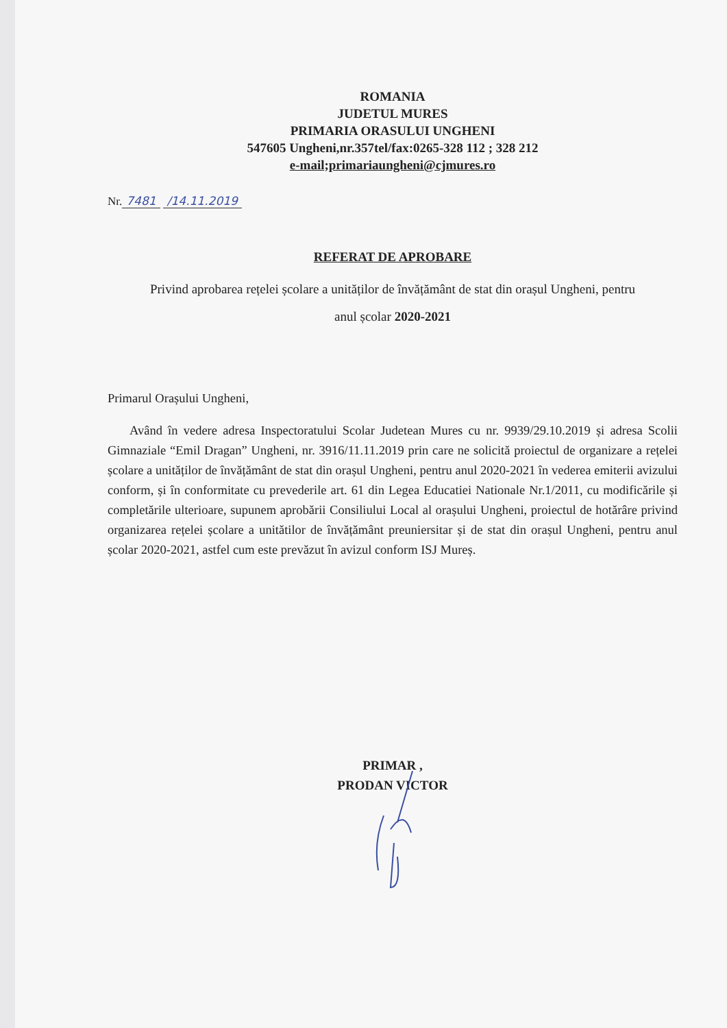ROMANIA
JUDETUL MURES
PRIMARIA ORASULUI UNGHENI
547605 Ungheni,nr.357tel/fax:0265-328 112 ; 328 212
e-mail;primariaungheni@cjmures.ro
Nr. 7481 /14.11.2019
REFERAT DE APROBARE
Privind aprobarea rețelei școlare a unităților de învățământ de stat din orașul Ungheni, pentru
anul școlar 2020-2021
Primarul Orașului Ungheni,
Având în vedere adresa Inspectoratului Scolar Judetean Mures cu nr. 9939/29.10.2019 și adresa Scolii Gimnaziale “Emil Dragan” Ungheni, nr. 3916/11.11.2019 prin care ne solicită proiectul de organizare a rețelei școlare a unităților de învățământ de stat din orașul Ungheni, pentru anul 2020-2021 în vederea emiterii avizului conform, și în conformitate cu prevederile art. 61 din Legea Educatiei Nationale Nr.1/2011, cu modificările și completările ulterioare, supunem aprobării Consiliului Local al orașului Ungheni, proiectul de hotărâre privind organizarea rețelei școlare a unitătilor de învățământ preuniersitar și de stat din orașul Ungheni, pentru anul școlar 2020-2021, astfel cum este prevăzut în avizul conform ISJ Mureș.
PRIMAR ,
PRODAN VICTOR